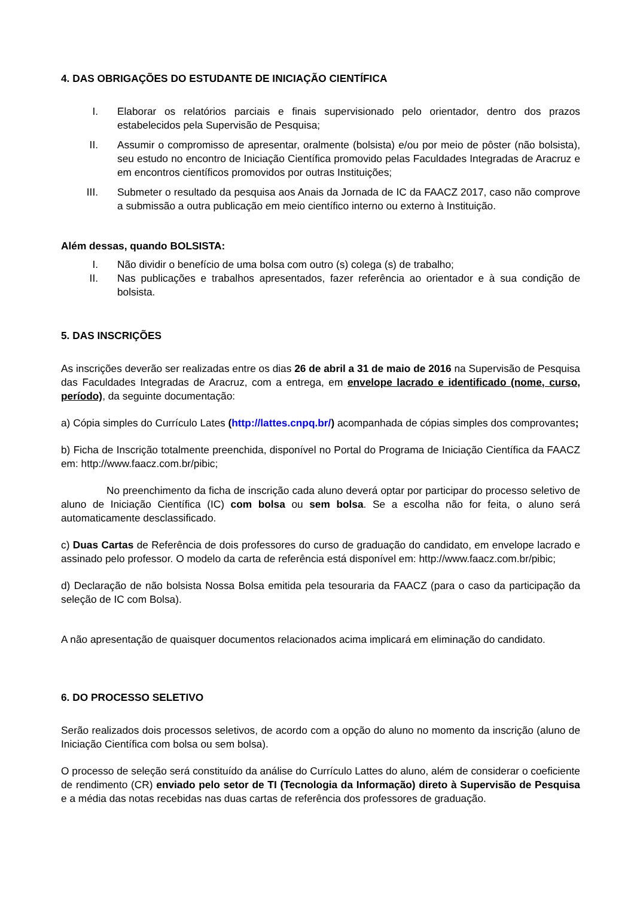4. DAS OBRIGAÇÕES DO ESTUDANTE DE INICIAÇÃO CIENTÍFICA
I. Elaborar os relatórios parciais e finais supervisionado pelo orientador, dentro dos prazos estabelecidos pela Supervisão de Pesquisa;
II. Assumir o compromisso de apresentar, oralmente (bolsista) e/ou por meio de pôster (não bolsista), seu estudo no encontro de Iniciação Científica promovido pelas Faculdades Integradas de Aracruz e em encontros científicos promovidos por outras Instituições;
III. Submeter o resultado da pesquisa aos Anais da Jornada de IC da FAACZ 2017, caso não comprove a submissão a outra publicação em meio científico interno ou externo à Instituição.
Além dessas, quando BOLSISTA:
I. Não dividir o benefício de uma bolsa com outro (s) colega (s) de trabalho;
II. Nas publicações e trabalhos apresentados, fazer referência ao orientador e à sua condição de bolsista.
5. DAS INSCRIÇÕES
As inscrições deverão ser realizadas entre os dias 26 de abril a 31 de maio de 2016 na Supervisão de Pesquisa das Faculdades Integradas de Aracruz, com a entrega, em envelope lacrado e identificado (nome, curso, período), da seguinte documentação:
a) Cópia simples do Currículo Lates (http://lattes.cnpq.br/) acompanhada de cópias simples dos comprovantes;
b) Ficha de Inscrição totalmente preenchida, disponível no Portal do Programa de Iniciação Científica da FAACZ em: http://www.faacz.com.br/pibic;
No preenchimento da ficha de inscrição cada aluno deverá optar por participar do processo seletivo de aluno de Iniciação Científica (IC) com bolsa ou sem bolsa. Se a escolha não for feita, o aluno será automaticamente desclassificado.
c) Duas Cartas de Referência de dois professores do curso de graduação do candidato, em envelope lacrado e assinado pelo professor. O modelo da carta de referência está disponível em: http://www.faacz.com.br/pibic;
d) Declaração de não bolsista Nossa Bolsa emitida pela tesouraria da FAACZ (para o caso da participação da seleção de IC com Bolsa).
A não apresentação de quaisquer documentos relacionados acima implicará em eliminação do candidato.
6. DO PROCESSO SELETIVO
Serão realizados dois processos seletivos, de acordo com a opção do aluno no momento da inscrição (aluno de Iniciação Científica com bolsa ou sem bolsa).
O processo de seleção será constituído da análise do Currículo Lattes do aluno, além de considerar o coeficiente de rendimento (CR) enviado pelo setor de TI (Tecnologia da Informação) direto à Supervisão de Pesquisa e a média das notas recebidas nas duas cartas de referência dos professores de graduação.